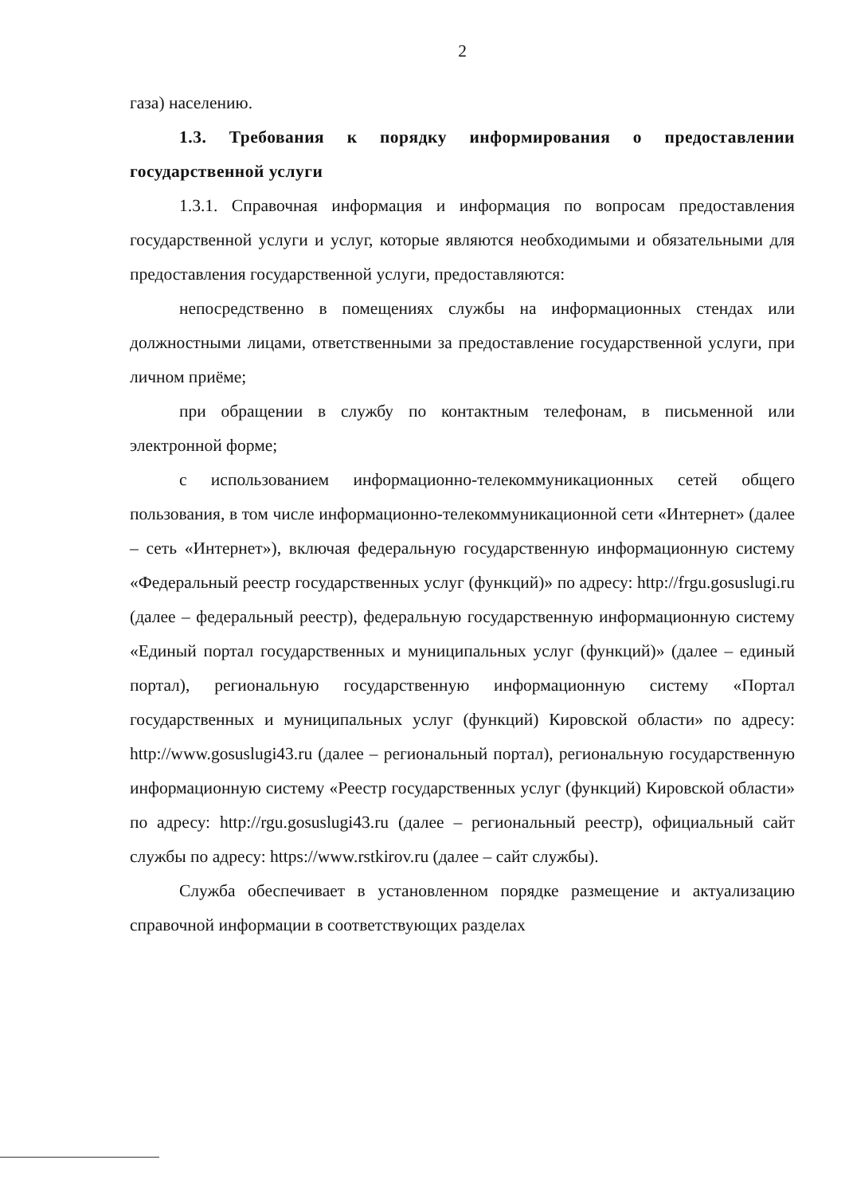2
газа) населению.
1.3. Требования к порядку информирования о предоставлении государственной услуги
1.3.1. Справочная информация и информация по вопросам предоставления государственной услуги и услуг, которые являются необходимыми и обязательными для предоставления государственной услуги, предоставляются:
непосредственно в помещениях службы на информационных стендах или должностными лицами, ответственными за предоставление государственной услуги, при личном приёме;
при обращении в службу по контактным телефонам, в письменной или электронной форме;
с использованием информационно-телекоммуникационных сетей общего пользования, в том числе информационно-телекоммуникационной сети «Интернет» (далее – сеть «Интернет»), включая федеральную государственную информационную систему «Федеральный реестр государственных услуг (функций)» по адресу: http://frgu.gosuslugi.ru (далее – федеральный реестр), федеральную государственную информационную систему «Единый портал государственных и муниципальных услуг (функций)» (далее – единый портал), региональную государственную информационную систему «Портал государственных и муниципальных услуг (функций) Кировской области» по адресу: http://www.gosuslugi43.ru (далее – региональный портал), региональную государственную информационную систему «Реестр государственных услуг (функций) Кировской области» по адресу: http://rgu.gosuslugi43.ru (далее – региональный реестр), официальный сайт службы по адресу: https://www.rstkirov.ru (далее – сайт службы).
Служба обеспечивает в установленном порядке размещение и актуализацию справочной информации в соответствующих разделах